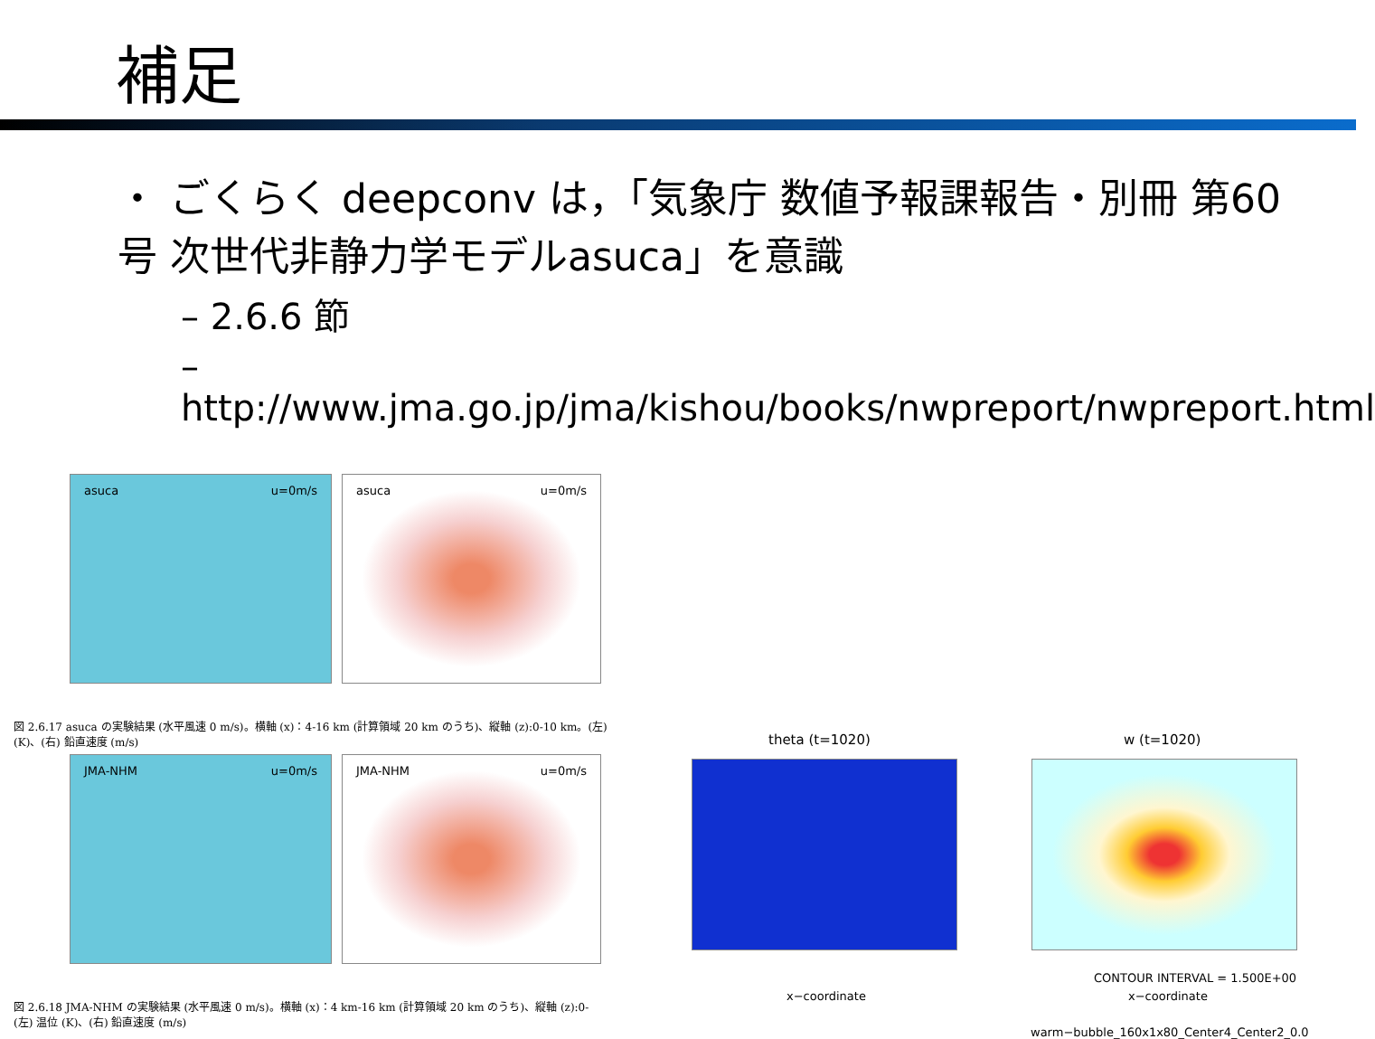補足
・ ごくらく deepconv は，「気象庁 数値予報課報告・別冊 第60号 次世代非静力学モデルasuca」を意識
– 2.6.6 節
– http://www.jma.go.jp/jma/kishou/books/nwpreport/nwpreport.html
asuca u=0m/s asuca u=0m/s
図 2.6.17 asuca の実験結果 (水平風速 0 m/s)。横軸 (x)：4-16 km (計算領域 20 km のうち)、縦軸 (z):0-10 km。(左) (K)、(右) 鉛直速度 (m/s)
JMA-NHM u=0m/s JMA-NHM u=0m/s
図 2.6.18 JMA-NHM の実験結果 (水平風速 0 m/s)。横軸 (x)：4 km-16 km (計算領域 20 km のうち)、縦軸 (z):0- (左) 温位 (K)、(右) 鉛直速度 (m/s)
theta (t=1020)
x−coordinate
w (t=1020)
CONTOUR INTERVAL = 1.500E+00
x−coordinate
warm−bubble_160x1x80_Center4_Center2_0.0